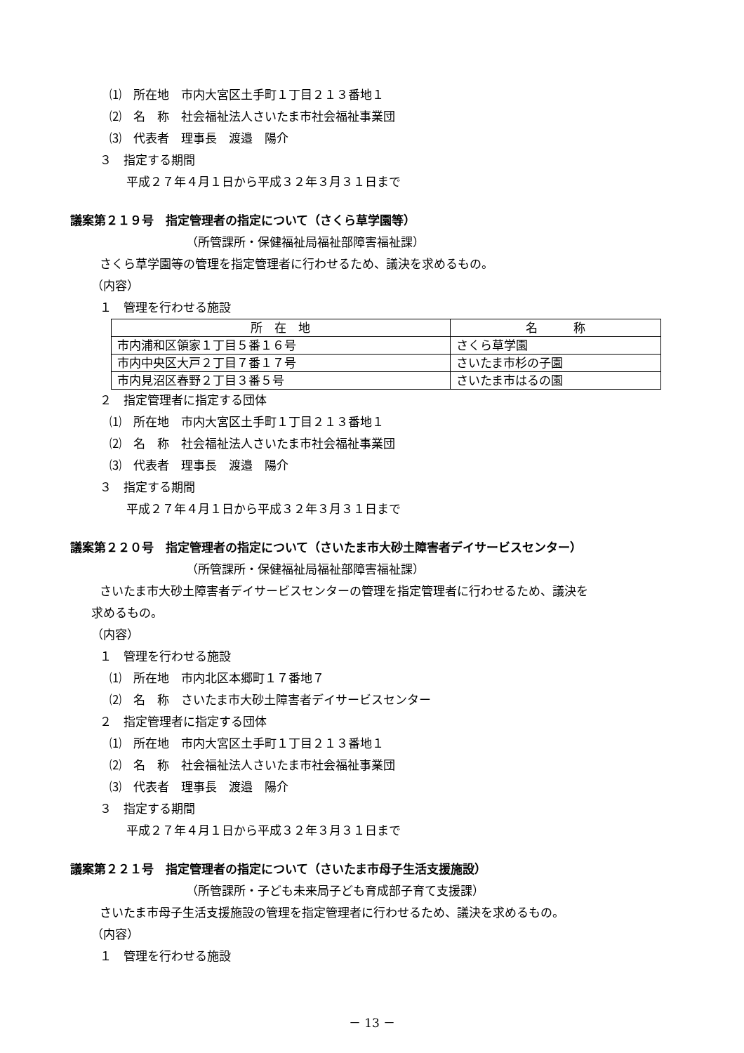⑴　所在地　市内大宮区土手町１丁目２１３番地１
⑵　名　称　社会福祉法人さいたま市社会福祉事業団
⑶　代表者　理事長　渡邉　陽介
３　指定する期間
平成２７年４月１日から平成３２年３月３１日まで
議案第２１９号　指定管理者の指定について（さくら草学園等）
（所管課所・保健福祉局福祉部障害福祉課）
さくら草学園等の管理を指定管理者に行わせるため、議決を求めるもの。
（内容）
１　管理を行わせる施設
| 所 在 地 | 名 称 |
| --- | --- |
| 市内浦和区領家１丁目５番１６号 | さくら草学園 |
| 市内中央区大戸２丁目７番１７号 | さいたま市杉の子園 |
| 市内見沼区春野２丁目３番５号 | さいたま市はるの園 |
２　指定管理者に指定する団体
⑴　所在地　市内大宮区土手町１丁目２１３番地１
⑵　名　称　社会福祉法人さいたま市社会福祉事業団
⑶　代表者　理事長　渡邉　陽介
３　指定する期間
平成２７年４月１日から平成３２年３月３１日まで
議案第２２０号　指定管理者の指定について（さいたま市大砂土障害者デイサービスセンター）
（所管課所・保健福祉局福祉部障害福祉課）
さいたま市大砂土障害者デイサービスセンターの管理を指定管理者に行わせるため、議決を
求めるもの。
（内容）
１　管理を行わせる施設
⑴　所在地　市内北区本郷町１７番地７
⑵　名　称　さいたま市大砂土障害者デイサービスセンター
２　指定管理者に指定する団体
⑴　所在地　市内大宮区土手町１丁目２１３番地１
⑵　名　称　社会福祉法人さいたま市社会福祉事業団
⑶　代表者　理事長　渡邉　陽介
３　指定する期間
平成２７年４月１日から平成３２年３月３１日まで
議案第２２１号　指定管理者の指定について（さいたま市母子生活支援施設）
（所管課所・子ども未来局子ども育成部子育て支援課）
さいたま市母子生活支援施設の管理を指定管理者に行わせるため、議決を求めるもの。
（内容）
１　管理を行わせる施設
－ 13 －